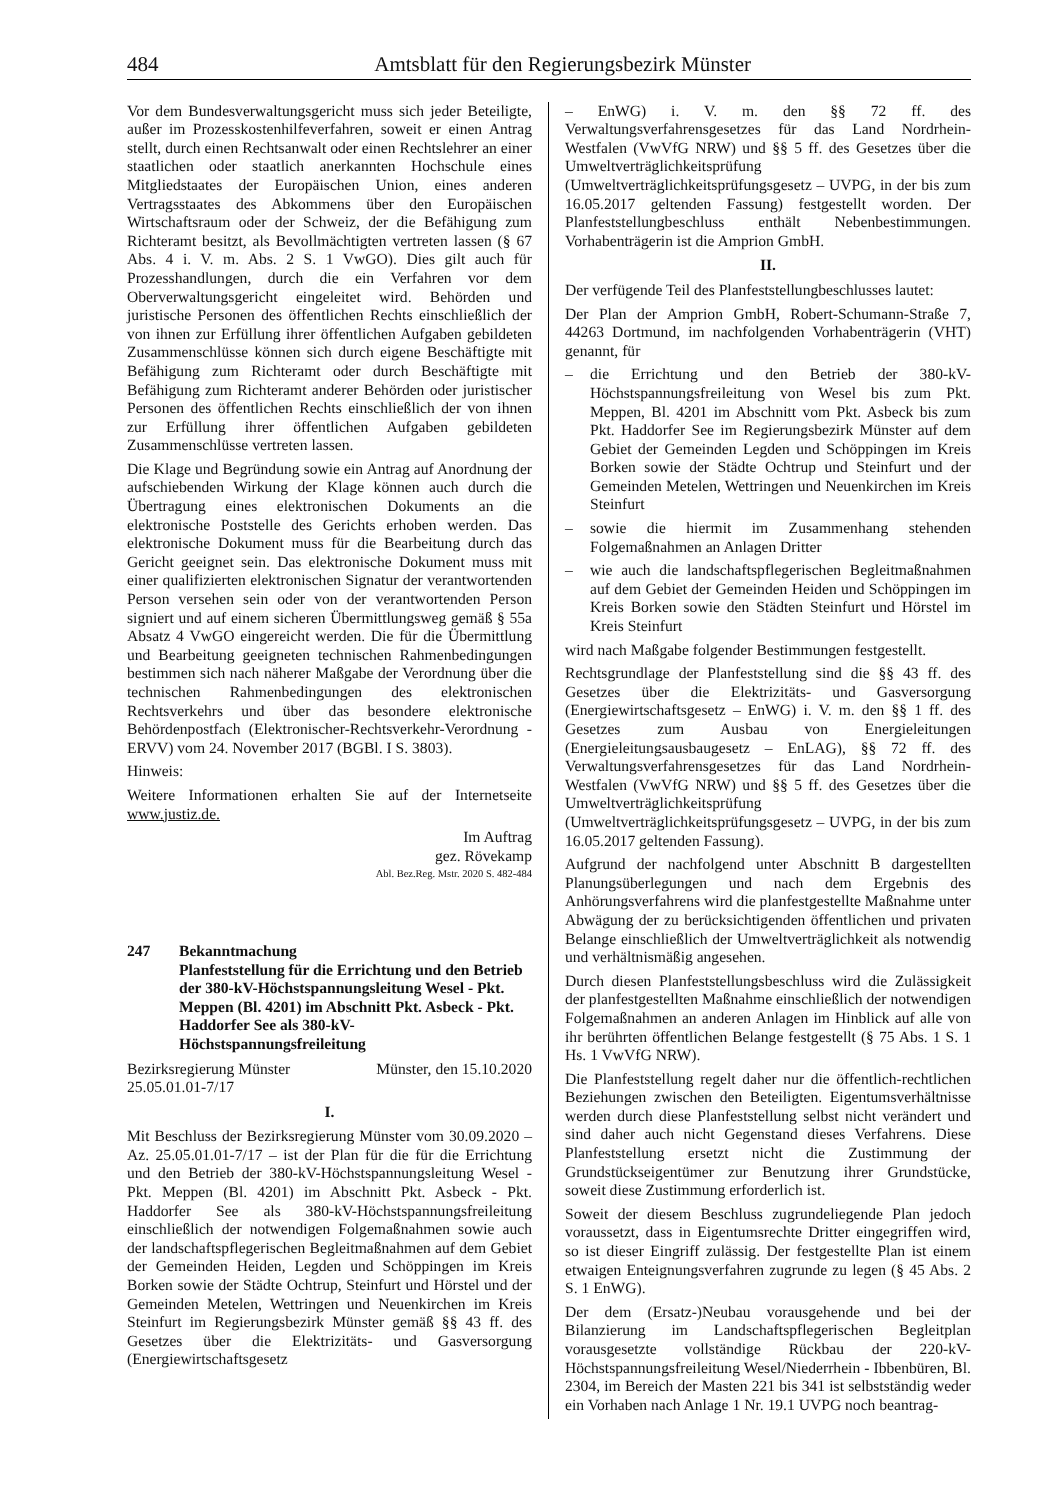484 Amtsblatt für den Regierungsbezirk Münster
Vor dem Bundesverwaltungsgericht muss sich jeder Beteiligte, außer im Prozesskostenhilfeverfahren, soweit er einen Antrag stellt, durch einen Rechtsanwalt oder einen Rechtslehrer an einer staatlichen oder staatlich anerkannten Hochschule eines Mitgliedstaates der Europäischen Union, eines anderen Vertragsstaates des Abkommens über den Europäischen Wirtschaftsraum oder der Schweiz, der die Befähigung zum Richteramt besitzt, als Bevollmächtigten vertreten lassen (§ 67 Abs. 4 i. V. m. Abs. 2 S. 1 VwGO). Dies gilt auch für Prozesshandlungen, durch die ein Verfahren vor dem Oberverwaltungsgericht eingeleitet wird. Behörden und juristische Personen des öffentlichen Rechts einschließlich der von ihnen zur Erfüllung ihrer öffentlichen Aufgaben gebildeten Zusammenschlüsse können sich durch eigene Beschäftigte mit Befähigung zum Richteramt oder durch Beschäftigte mit Befähigung zum Richteramt anderer Behörden oder juristischer Personen des öffentlichen Rechts einschließlich der von ihnen zur Erfüllung ihrer öffentlichen Aufgaben gebildeten Zusammenschlüsse vertreten lassen.
Die Klage und Begründung sowie ein Antrag auf Anordnung der aufschiebenden Wirkung der Klage können auch durch die Übertragung eines elektronischen Dokuments an die elektronische Poststelle des Gerichts erhoben werden. Das elektronische Dokument muss für die Bearbeitung durch das Gericht geeignet sein. Das elektronische Dokument muss mit einer qualifizierten elektronischen Signatur der verantwortenden Person versehen sein oder von der verantwortenden Person signiert und auf einem sicheren Übermittlungsweg gemäß § 55a Absatz 4 VwGO eingereicht werden. Die für die Übermittlung und Bearbeitung geeigneten technischen Rahmenbedingungen bestimmen sich nach näherer Maßgabe der Verordnung über die technischen Rahmenbedingungen des elektronischen Rechtsverkehrs und über das besondere elektronische Behördenpostfach (Elektronischer-Rechtsverkehr-Verordnung - ERVV) vom 24. November 2017 (BGBl. I S. 3803).
Hinweis:
Weitere Informationen erhalten Sie auf der Internetseite www.justiz.de.
Im Auftrag
gez. Rövekamp
Abl. Bez.Reg. Mstr. 2020 S. 482-484
247 Bekanntmachung
Planfeststellung für die Errichtung und den Betrieb der 380-kV-Höchstspannungsleitung Wesel - Pkt. Meppen (Bl. 4201) im Abschnitt Pkt. Asbeck - Pkt. Haddorfer See als 380-kV-Höchstspannungsfreileitung
Bezirksregierung Münster Münster, den 15.10.2020
25.05.01.01-7/17
I.
Mit Beschluss der Bezirksregierung Münster vom 30.09.2020 – Az. 25.05.01.01-7/17 – ist der Plan für die für die Errichtung und den Betrieb der 380-kV-Höchstspannungsleitung Wesel - Pkt. Meppen (Bl. 4201) im Abschnitt Pkt. Asbeck - Pkt. Haddorfer See als 380-kV-Höchstspannungsfreileitung einschließlich der notwendigen Folgemaßnahmen sowie auch der landschaftspflegerischen Begleitmaßnahmen auf dem Gebiet der Gemeinden Heiden, Legden und Schöppingen im Kreis Borken sowie der Städte Ochtrup, Steinfurt und Hörstel und der Gemeinden Metelen, Wettringen und Neuenkirchen im Kreis Steinfurt im Regierungsbezirk Münster gemäß §§ 43 ff. des Gesetzes über die Elektrizitäts- und Gasversorgung (Energiewirtschaftsgesetz
– EnWG) i. V. m. den §§ 72 ff. des Verwaltungsverfahrensgesetzes für das Land Nordrhein-Westfalen (VwVfG NRW) und §§ 5 ff. des Gesetzes über die Umweltverträglichkeitsprüfung (Umweltverträglichkeitsprüfungsgesetz – UVPG, in der bis zum 16.05.2017 geltenden Fassung) festgestellt worden. Der Planfeststellungbeschluss enthält Nebenbestimmungen. Vorhabenträgerin ist die Amprion GmbH.
II.
Der verfügende Teil des Planfeststellungbeschlusses lautet:
Der Plan der Amprion GmbH, Robert-Schumann-Straße 7, 44263 Dortmund, im nachfolgenden Vorhabenträgerin (VHT) genannt, für
– die Errichtung und den Betrieb der 380-kV-Höchstspannungsfreileitung von Wesel bis zum Pkt. Meppen, Bl. 4201 im Abschnitt vom Pkt. Asbeck bis zum Pkt. Haddorfer See im Regierungsbezirk Münster auf dem Gebiet der Gemeinden Legden und Schöppingen im Kreis Borken sowie der Städte Ochtrup und Steinfurt und der Gemeinden Metelen, Wettringen und Neuenkirchen im Kreis Steinfurt
– sowie die hiermit im Zusammenhang stehenden Folgemaßnahmen an Anlagen Dritter
– wie auch die landschaftspflegerischen Begleitmaßnahmen auf dem Gebiet der Gemeinden Heiden und Schöppingen im Kreis Borken sowie den Städten Steinfurt und Hörstel im Kreis Steinfurt
wird nach Maßgabe folgender Bestimmungen festgestellt.
Rechtsgrundlage der Planfeststellung sind die §§ 43 ff. des Gesetzes über die Elektrizitäts- und Gasversorgung (Energiewirtschaftsgesetz – EnWG) i. V. m. den §§ 1 ff. des Gesetzes zum Ausbau von Energieleitungen (Energieleitungsausbaugesetz – EnLAG), §§ 72 ff. des Verwaltungsverfahrensgesetzes für das Land Nordrhein-Westfalen (VwVfG NRW) und §§ 5 ff. des Gesetzes über die Umweltverträglichkeitsprüfung (Umweltverträglichkeitsprüfungsgesetz – UVPG, in der bis zum 16.05.2017 geltenden Fassung).
Aufgrund der nachfolgend unter Abschnitt B dargestellten Planungsüberlegungen und nach dem Ergebnis des Anhörungsverfahrens wird die planfestgestellte Maßnahme unter Abwägung der zu berücksichtigenden öffentlichen und privaten Belange einschließlich der Umweltverträglichkeit als notwendig und verhältnismäßig angesehen.
Durch diesen Planfeststellungsbeschluss wird die Zulässigkeit der planfestgestellten Maßnahme einschließlich der notwendigen Folgemaßnahmen an anderen Anlagen im Hinblick auf alle von ihr berührten öffentlichen Belange festgestellt (§ 75 Abs. 1 S. 1 Hs. 1 VwVfG NRW).
Die Planfeststellung regelt daher nur die öffentlich-rechtlichen Beziehungen zwischen den Beteiligten. Eigentumsverhältnisse werden durch diese Planfeststellung selbst nicht verändert und sind daher auch nicht Gegenstand dieses Verfahrens. Diese Planfeststellung ersetzt nicht die Zustimmung der Grundstückseigentümer zur Benutzung ihrer Grundstücke, soweit diese Zustimmung erforderlich ist.
Soweit der diesem Beschluss zugrundeliegende Plan jedoch voraussetzt, dass in Eigentumsrechte Dritter eingegriffen wird, so ist dieser Eingriff zulässig. Der festgestellte Plan ist einem etwaigen Enteignungsverfahren zugrunde zu legen (§ 45 Abs. 2 S. 1 EnWG).
Der dem (Ersatz-)Neubau vorausgehende und bei der Bilanzierung im Landschaftspflegerischen Begleitplan vorausgesetzte vollständige Rückbau der 220-kV-Höchstspannungsfreileitung Wesel/Niederrhein - Ibbenbüren, Bl. 2304, im Bereich der Masten 221 bis 341 ist selbstständig weder ein Vorhaben nach Anlage 1 Nr. 19.1 UVPG noch beantrag-